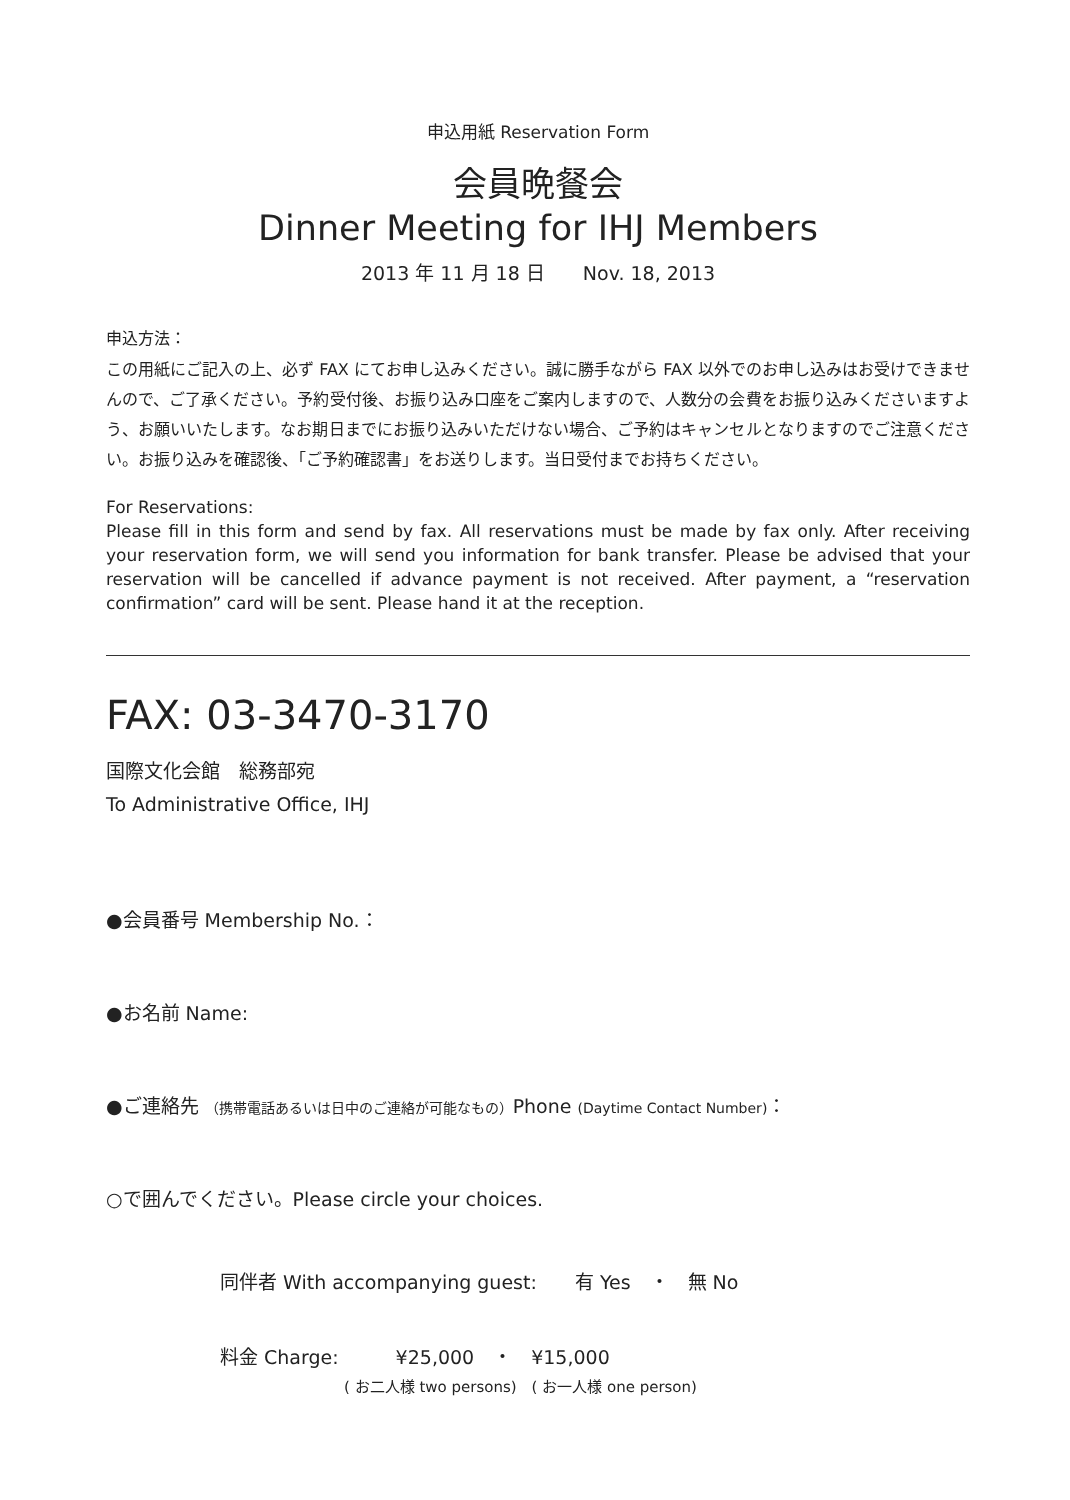申込用紙 Reservation Form
会員晩餐会
Dinner Meeting for IHJ Members
2013 年 11 月 18 日　　Nov. 18, 2013
申込方法：
この用紙にご記入の上、必ず FAX にてお申し込みください。誠に勝手ながら FAX 以外でのお申し込みはお受けできませんので、ご了承ください。予約受付後、お振り込み口座をご案内しますので、人数分の会費をお振り込みくださいますよう、お願いいたします。なお期日までにお振り込みいただけない場合、ご予約はキャンセルとなりますのでご注意ください。お振り込みを確認後、「ご予約確認書」をお送りします。当日受付までお持ちください。
For Reservations:
Please fill in this form and send by fax. All reservations must be made by fax only. After receiving your reservation form, we will send you information for bank transfer. Please be advised that your reservation will be cancelled if advance payment is not received. After payment, a “reservation confirmation” card will be sent. Please hand it at the reception.
FAX: 03-3470-3170
国際文化会館　総務部宛
To Administrative Office, IHJ
●会員番号 Membership No.：
●お名前 Name:
●ご連絡先 （携帯電話あるいは日中のご連絡が可能なもの）Phone (Daytime Contact Number)：
○で囲んでください。Please circle your choices.
同伴者 With accompanying guest:　　有 Yes　・　無 No
料金 Charge:　　　¥25,000　・　¥15,000
( お二人様 two persons)　( お一人様 one person)